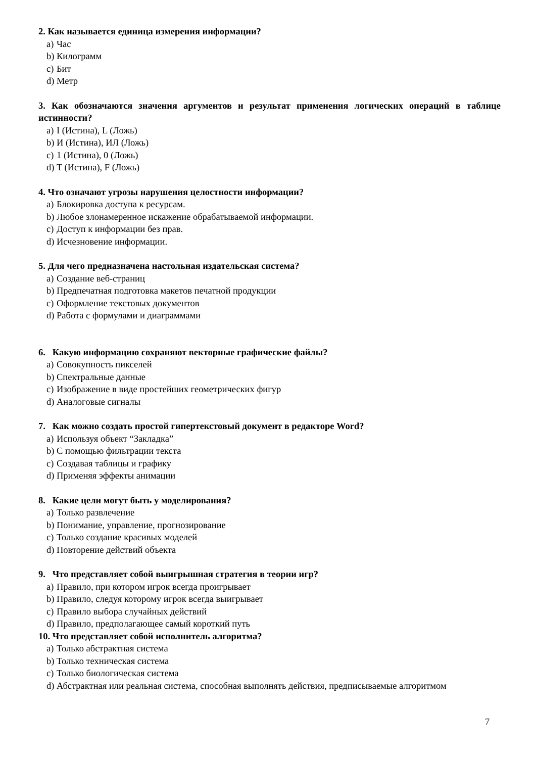2. Как называется единица измерения информации?
a) Час
b) Килограмм
c) Бит
d) Метр
3. Как обозначаются значения аргументов и результат применения логических операций в таблице истинности?
a) I (Истина), L (Ложь)
b) И (Истина), ИЛ (Ложь)
c) 1 (Истина), 0 (Ложь)
d) T (Истина), F (Ложь)
4. Что означают угрозы нарушения целостности информации?
a) Блокировка доступа к ресурсам.
b) Любое злонамеренное искажение обрабатываемой информации.
c) Доступ к информации без прав.
d) Исчезновение информации.
5. Для чего предназначена настольная издательская система?
a) Создание веб-страниц
b) Предпечатная подготовка макетов печатной продукции
c) Оформление текстовых документов
d) Работа с формулами и диаграммами
6. Какую информацию сохраняют векторные графические файлы?
a) Совокупность пикселей
b) Спектральные данные
c) Изображение в виде простейших геометрических фигур
d) Аналоговые сигналы
7. Как можно создать простой гипертекстовый документ в редакторе Word?
a) Используя объект “Закладка”
b) С помощью фильтрации текста
c) Создавая таблицы и графику
d) Применяя эффекты анимации
8. Какие цели могут быть у моделирования?
a) Только развлечение
b) Понимание, управление, прогнозирование
c) Только создание красивых моделей
d) Повторение действий объекта
9. Что представляет собой выигрышная стратегия в теории игр?
a) Правило, при котором игрок всегда проигрывает
b) Правило, следуя которому игрок всегда выигрывает
c) Правило выбора случайных действий
d) Правило, предполагающее самый короткий путь
10. Что представляет собой исполнитель алгоритма?
a) Только абстрактная система
b) Только техническая система
c) Только биологическая система
d) Абстрактная или реальная система, способная выполнять действия, предписываемые алгоритмом
7